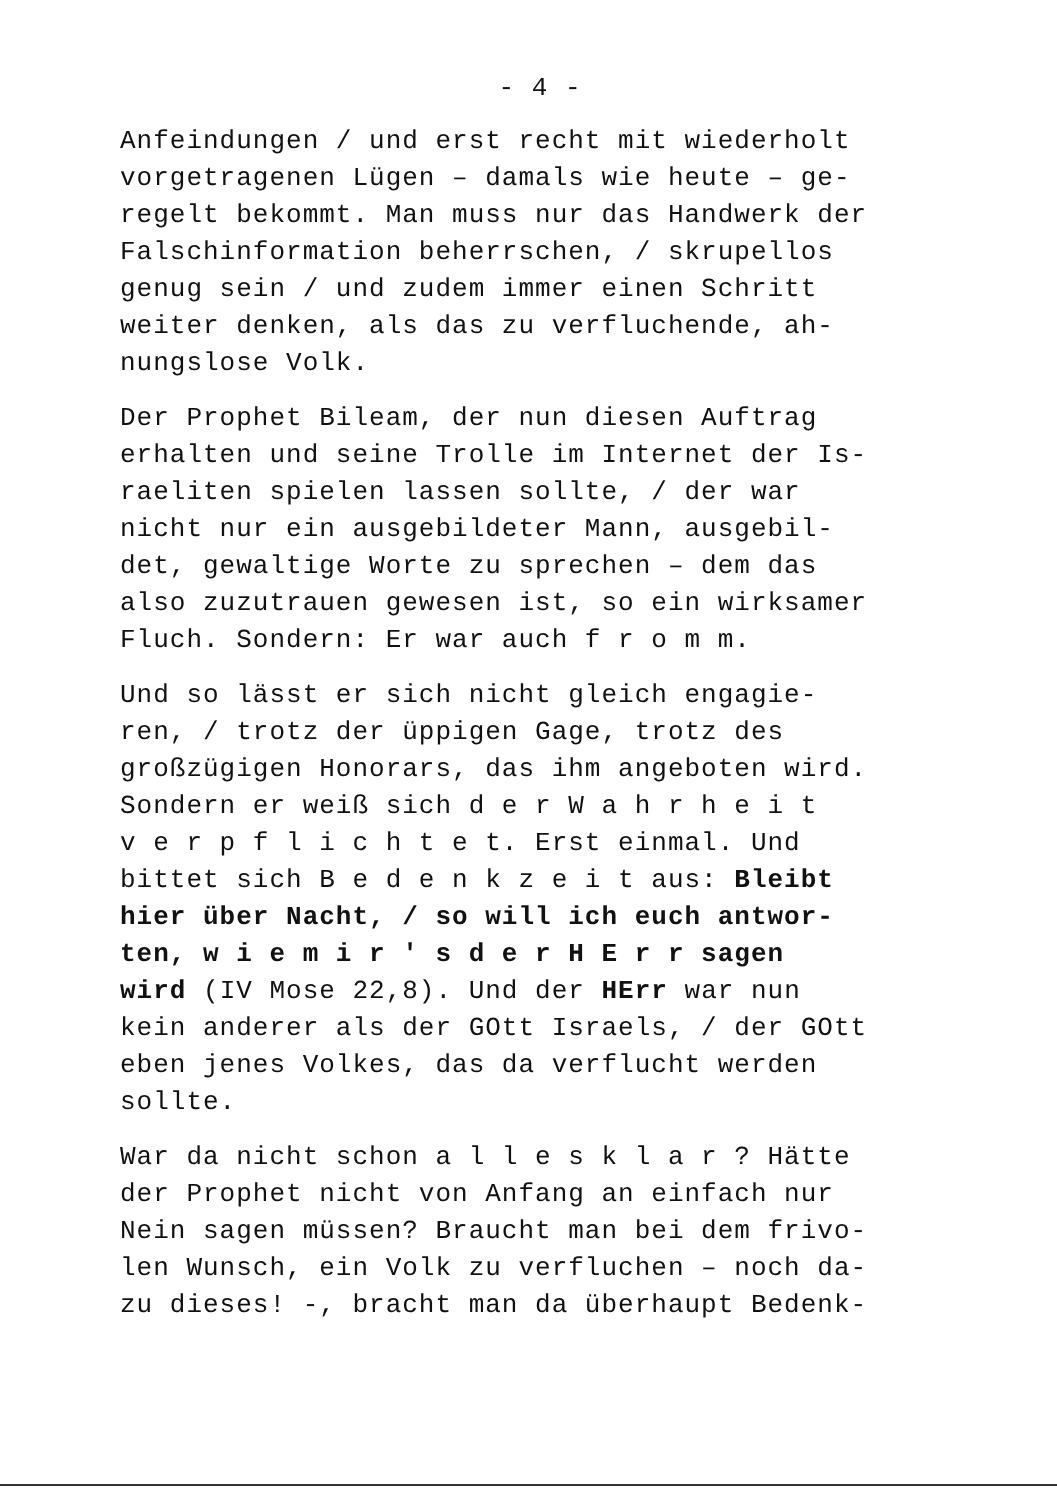- 4 -
Anfeindungen / und erst recht mit wiederholt
vorgetragenen Lügen – damals wie heute – ge-
regelt bekommt. Man muss nur das Handwerk der
Falschinformation beherrschen, / skrupellos
genug sein / und zudem immer einen Schritt
weiter denken, als das zu verfluchende, ah-
nungslose Volk.
Der Prophet Bileam, der nun diesen Auftrag
erhalten und seine Trolle im Internet der Is-
raeliten spielen lassen sollte, / der war
nicht nur ein ausgebildeter Mann, ausgebil-
det, gewaltige Worte zu sprechen – dem das
also zuzutrauen gewesen ist, so ein wirksamer
Fluch. Sondern: Er war auch f r o m m.
Und so lässt er sich nicht gleich engagie-
ren, / trotz der üppigen Gage, trotz des
großzügigen Honorars, das ihm angeboten wird.
Sondern er weiß sich d e r W a h r h e i t
v e r p f l i c h t e t. Erst einmal. Und
bittet sich B e d e n k z e i t aus: Bleibt
hier über Nacht, / so will ich euch antwor-
ten, w i e m i r ' s d e r H E r r sagen
wird (IV Mose 22,8). Und der HErr war nun
kein anderer als der GOtt Israels, / der GOtt
eben jenes Volkes, das da verflucht werden
sollte.
War da nicht schon a l l e s k l a r ? Hätte
der Prophet nicht von Anfang an einfach nur
Nein sagen müssen? Braucht man bei dem frivo-
len Wunsch, ein Volk zu verfluchen – noch da-
zu dieses! -, bracht man da überhaupt Bedenk-